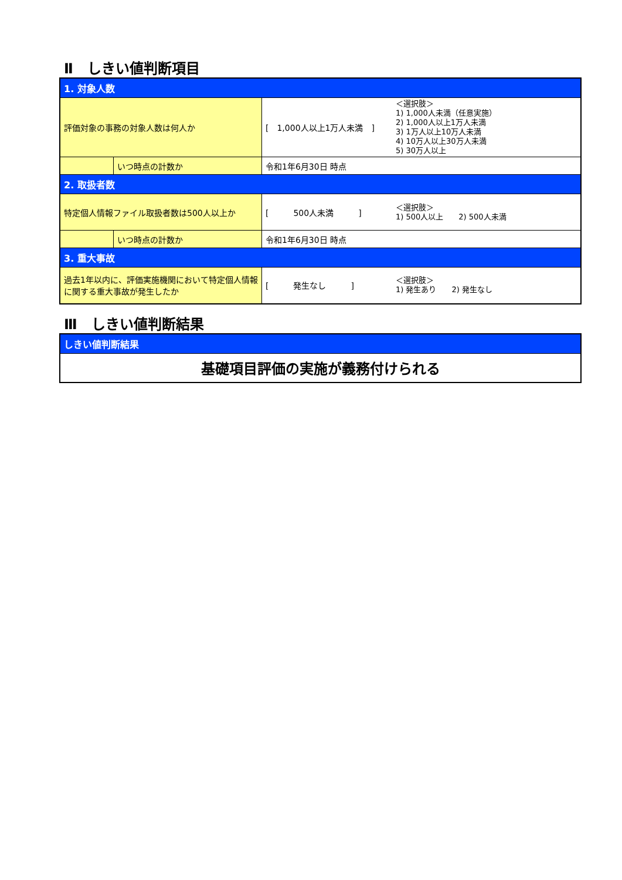Ⅱ　しきい値判断項目
| 1. 対象人数 | | | |
| 評価対象の事務の対象人数は何人か | | [ 1,000人以上1万人未満 ] | ＜選択肢＞ 1) 1,000人未満（任意実施） 2) 1,000人以上1万人未満 3) 1万人以上10万人未満 4) 10万人以上30万人未満 5) 30万人以上 |
| | いつ時点の計数か | 令和1年6月30日 時点 | |
| 2. 取扱者数 | | | |
| 特定個人情報ファイル取扱者数は500人以上か | | [ 500人未満 ] | ＜選択肢＞ 1) 500人以上 2) 500人未満 |
| | いつ時点の計数か | 令和1年6月30日 時点 | |
| 3. 重大事故 | | | |
| 過去1年以内に、評価実施機関において特定個人情報に関する重大事故が発生したか | | [ 発生なし ] | ＜選択肢＞ 1) 発生あり 2) 発生なし |
Ⅲ　しきい値判断結果
| しきい値判断結果 |
| 基礎項目評価の実施が義務付けられる |